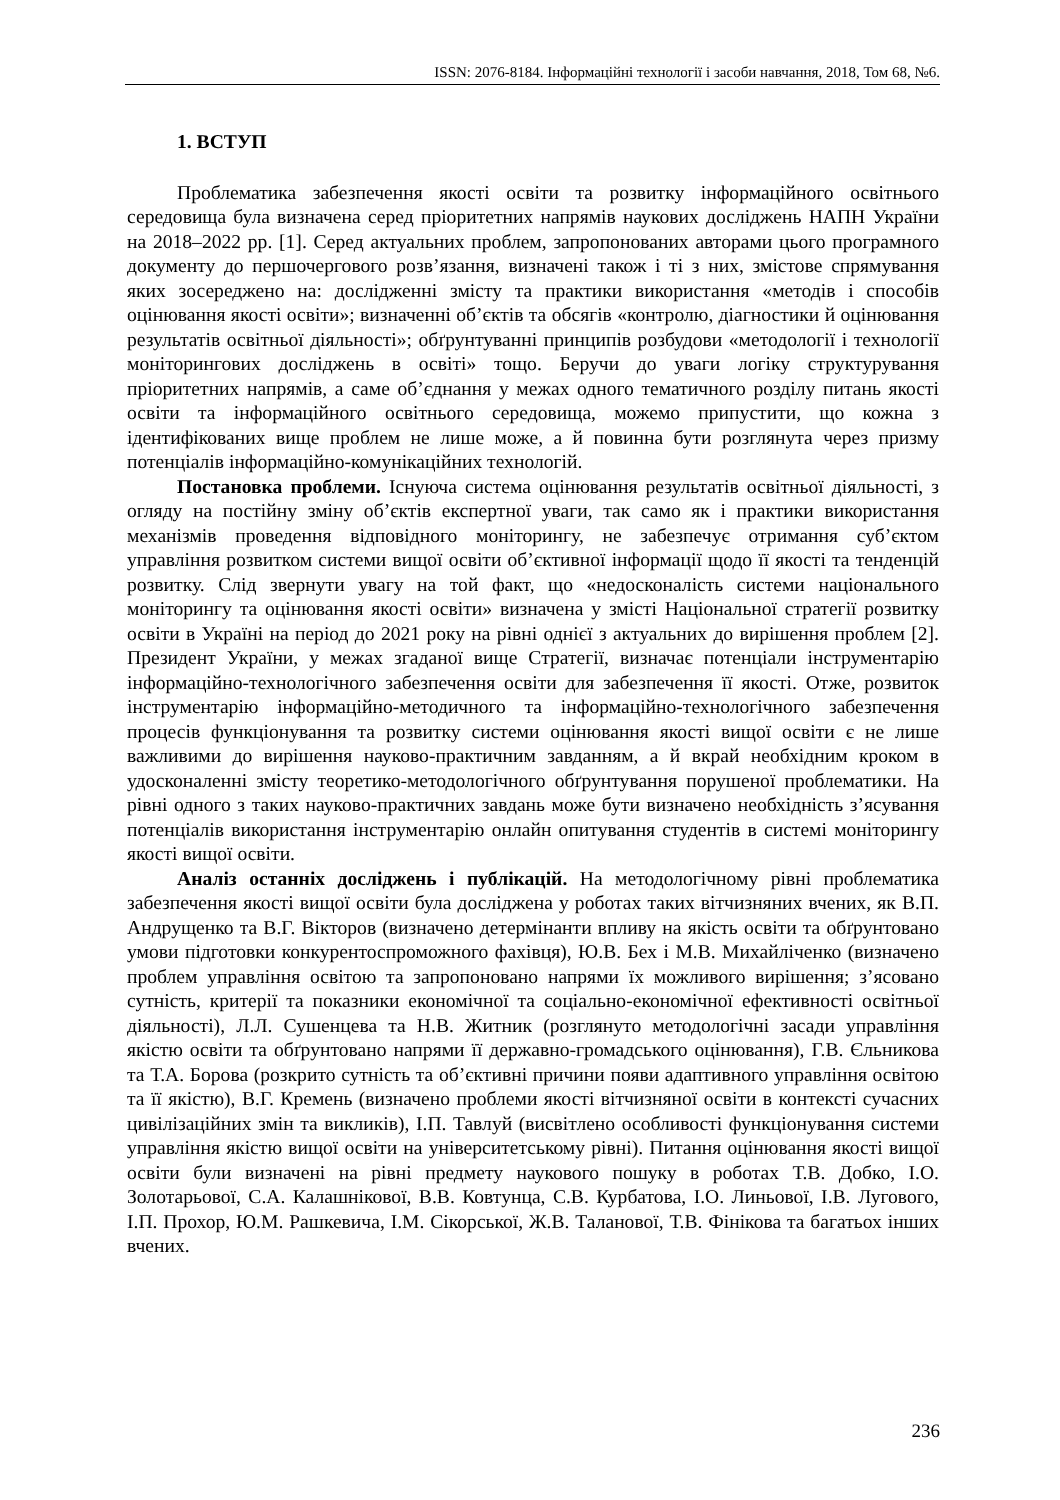ISSN: 2076-8184. Інформаційні технології і засоби навчання, 2018, Том 68, №6.
1. ВСТУП
Проблематика забезпечення якості освіти та розвитку інформаційного освітнього середовища була визначена серед пріоритетних напрямів наукових досліджень НАПН України на 2018–2022 рр. [1]. Серед актуальних проблем, запропонованих авторами цього програмного документу до першочергового розв’язання, визначені також і ті з них, змістове спрямування яких зосереджено на: дослідженні змісту та практики використання «методів і способів оцінювання якості освіти»; визначенні об’єктів та обсягів «контролю, діагностики й оцінювання результатів освітньої діяльності»; обґрунтуванні принципів розбудови «методології і технології моніторингових досліджень в освіті» тощо. Беручи до уваги логіку структурування пріоритетних напрямів, а саме об’єднання у межах одного тематичного розділу питань якості освіти та інформаційного освітнього середовища, можемо припустити, що кожна з ідентифікованих вище проблем не лише може, а й повинна бути розглянута через призму потенціалів інформаційно-комунікаційних технологій.
Постановка проблеми. Існуюча система оцінювання результатів освітньої діяльності, з огляду на постійну зміну об’єктів експертної уваги, так само як і практики використання механізмів проведення відповідного моніторингу, не забезпечує отримання суб’єктом управління розвитком системи вищої освіти об’єктивної інформації щодо її якості та тенденцій розвитку. Слід звернути увагу на той факт, що «недосконалість системи національного моніторингу та оцінювання якості освіти» визначена у змісті Національної стратегії розвитку освіти в Україні на період до 2021 року на рівні однієї з актуальних до вирішення проблем [2]. Президент України, у межах згаданої вище Стратегії, визначає потенціали інструментарію інформаційно-технологічного забезпечення освіти для забезпечення її якості. Отже, розвиток інструментарію інформаційно-методичного та інформаційно-технологічного забезпечення процесів функціонування та розвитку системи оцінювання якості вищої освіти є не лише важливими до вирішення науково-практичним завданням, а й вкрай необхідним кроком в удосконаленні змісту теоретико-методологічного обґрунтування порушеної проблематики. На рівні одного з таких науково-практичних завдань може бути визначено необхідність з’ясування потенціалів використання інструментарію онлайн опитування студентів в системі моніторингу якості вищої освіти.
Аналіз останніх досліджень і публікацій. На методологічному рівні проблематика забезпечення якості вищої освіти була досліджена у роботах таких вітчизняних вчених, як В.П. Андрущенко та В.Г. Вікторов (визначено детермінанти впливу на якість освіти та обґрунтовано умови підготовки конкурентоспроможного фахівця), Ю.В. Бех і М.В. Михайліченко (визначено проблем управління освітою та запропоновано напрями їх можливого вирішення; з’ясовано сутність, критерії та показники економічної та соціально-економічної ефективності освітньої діяльності), Л.Л. Сушенцева та Н.В. Житник (розглянуто методологічні засади управління якістю освіти та обґрунтовано напрями її державно-громадського оцінювання), Г.В. Єльникова та Т.А. Борова (розкрито сутність та об’єктивні причини появи адаптивного управління освітою та її якістю), В.Г. Кремень (визначено проблеми якості вітчизняної освіти в контексті сучасних цивілізаційних змін та викликів), І.П. Тавлуй (висвітлено особливості функціонування системи управління якістю вищої освіти на університетському рівні). Питання оцінювання якості вищої освіти були визначені на рівні предмету наукового пошуку в роботах Т.В. Добко, І.О. Золотарьової, С.А. Калашнікової, В.В. Ковтунца, С.В. Курбатова, І.О. Линьової, І.В. Лугового, І.П. Прохор, Ю.М. Рашкевича, І.М. Сікорської, Ж.В. Таланової, Т.В. Фінікова та багатьох інших вчених.
236